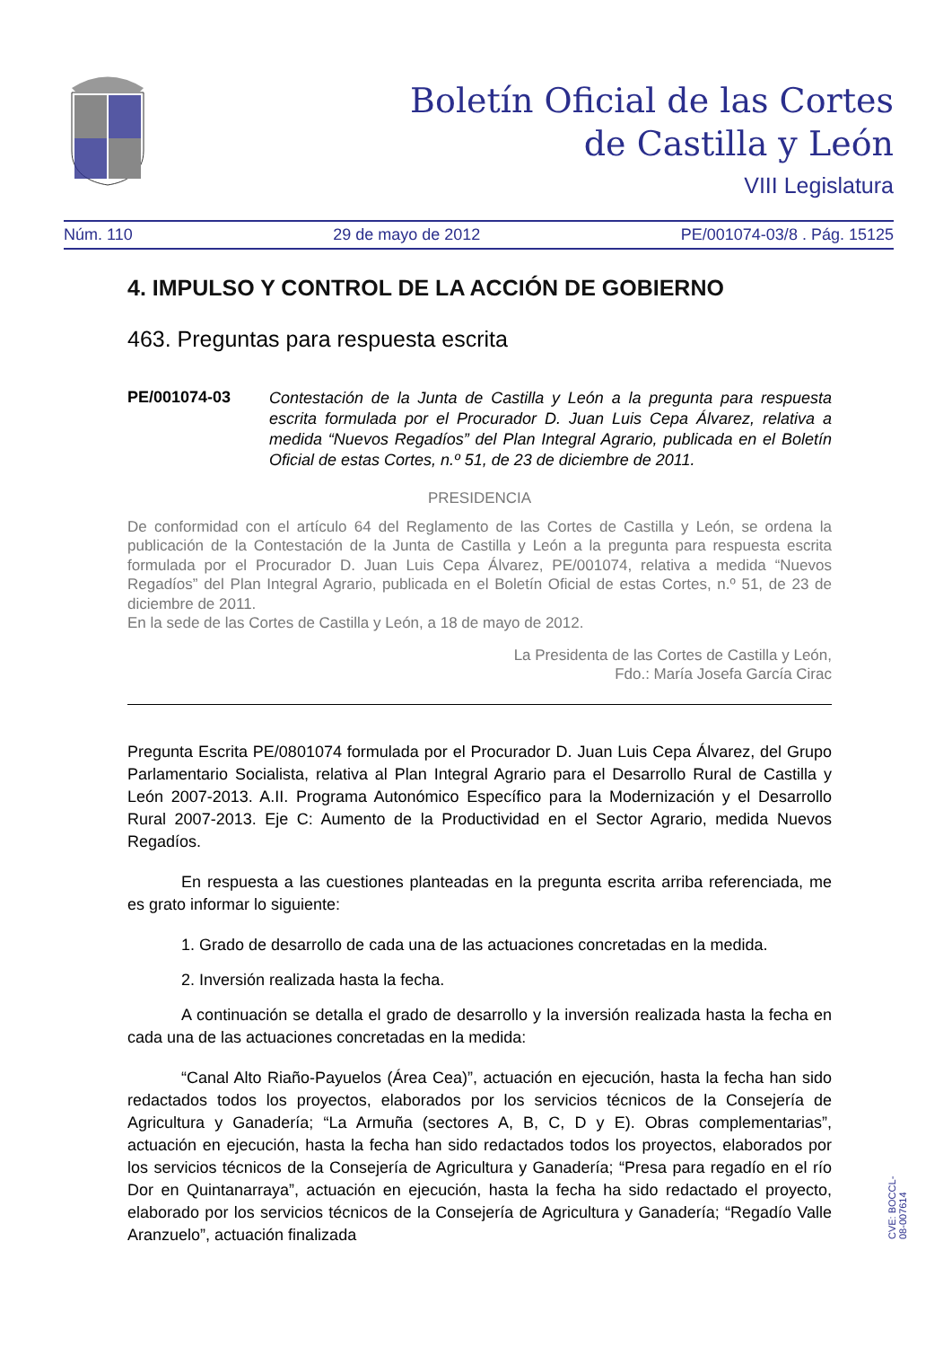Boletín Oficial de las Cortes
de Castilla y León
VIII Legislatura
Núm. 110 29 de mayo de 2012 PE/001074-03/8 . Pág. 15125
4. IMPULSO Y CONTROL DE LA ACCIÓN DE GOBIERNO
463. Preguntas para respuesta escrita
PE/001074-03 Contestación de la Junta de Castilla y León a la pregunta para respuesta escrita formulada por el Procurador D. Juan Luis Cepa Álvarez, relativa a medida “Nuevos Regadíos” del Plan Integral Agrario, publicada en el Boletín Oficial de estas Cortes, n.º 51, de 23 de diciembre de 2011.
PRESIDENCIA
De conformidad con el artículo 64 del Reglamento de las Cortes de Castilla y León, se ordena la publicación de la Contestación de la Junta de Castilla y León a la pregunta para respuesta escrita formulada por el Procurador D. Juan Luis Cepa Álvarez, PE/001074, relativa a medida “Nuevos Regadíos” del Plan Integral Agrario, publicada en el Boletín Oficial de estas Cortes, n.º 51, de 23 de diciembre de 2011.
En la sede de las Cortes de Castilla y León, a 18 de mayo de 2012.
La Presidenta de las Cortes de Castilla y León,
Fdo.: María Josefa García Cirac
Pregunta Escrita PE/0801074 formulada por el Procurador D. Juan Luis Cepa Álvarez, del Grupo Parlamentario Socialista, relativa al Plan Integral Agrario para el Desarrollo Rural de Castilla y León 2007-2013. A.II. Programa Autonómico Específico para la Modernización y el Desarrollo Rural 2007-2013. Eje C: Aumento de la Productividad en el Sector Agrario, medida Nuevos Regadíos.
En respuesta a las cuestiones planteadas en la pregunta escrita arriba referenciada, me es grato informar lo siguiente:
1. Grado de desarrollo de cada una de las actuaciones concretadas en la medida.
2. Inversión realizada hasta la fecha.
A continuación se detalla el grado de desarrollo y la inversión realizada hasta la fecha en cada una de las actuaciones concretadas en la medida:
“Canal Alto Riaño-Payuelos (Área Cea)”, actuación en ejecución, hasta la fecha han sido redactados todos los proyectos, elaborados por los servicios técnicos de la Consejería de Agricultura y Ganadería; “La Armuña (sectores A, B, C, D y E). Obras complementarias”, actuación en ejecución, hasta la fecha han sido redactados todos los proyectos, elaborados por los servicios técnicos de la Consejería de Agricultura y Ganadería; “Presa para regadío en el río Dor en Quintanarraya”, actuación en ejecución, hasta la fecha ha sido redactado el proyecto, elaborado por los servicios técnicos de la Consejería de Agricultura y Ganadería; “Regadío Valle Aranzuelo”, actuación finalizada
CVE: BOCCL-08-007614